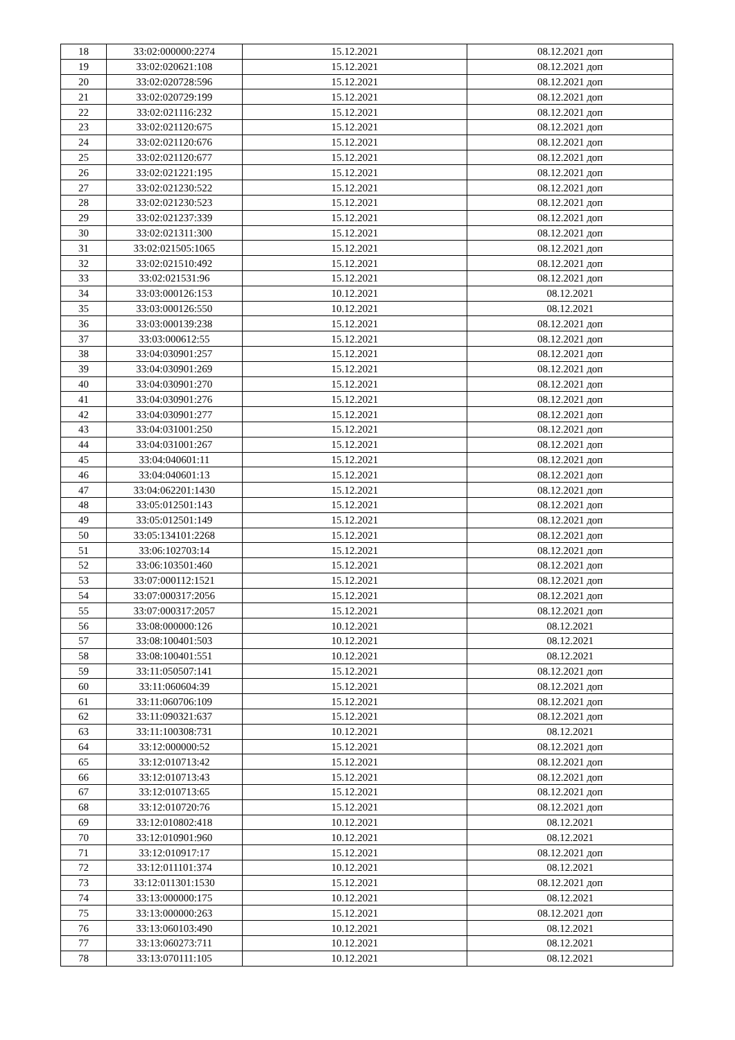| 18 | 33:02:000000:2274 | 15.12.2021 | 08.12.2021 доп |
| 19 | 33:02:020621:108 | 15.12.2021 | 08.12.2021 доп |
| 20 | 33:02:020728:596 | 15.12.2021 | 08.12.2021 доп |
| 21 | 33:02:020729:199 | 15.12.2021 | 08.12.2021 доп |
| 22 | 33:02:021116:232 | 15.12.2021 | 08.12.2021 доп |
| 23 | 33:02:021120:675 | 15.12.2021 | 08.12.2021 доп |
| 24 | 33:02:021120:676 | 15.12.2021 | 08.12.2021 доп |
| 25 | 33:02:021120:677 | 15.12.2021 | 08.12.2021 доп |
| 26 | 33:02:021221:195 | 15.12.2021 | 08.12.2021 доп |
| 27 | 33:02:021230:522 | 15.12.2021 | 08.12.2021 доп |
| 28 | 33:02:021230:523 | 15.12.2021 | 08.12.2021 доп |
| 29 | 33:02:021237:339 | 15.12.2021 | 08.12.2021 доп |
| 30 | 33:02:021311:300 | 15.12.2021 | 08.12.2021 доп |
| 31 | 33:02:021505:1065 | 15.12.2021 | 08.12.2021 доп |
| 32 | 33:02:021510:492 | 15.12.2021 | 08.12.2021 доп |
| 33 | 33:02:021531:96 | 15.12.2021 | 08.12.2021 доп |
| 34 | 33:03:000126:153 | 10.12.2021 | 08.12.2021 |
| 35 | 33:03:000126:550 | 10.12.2021 | 08.12.2021 |
| 36 | 33:03:000139:238 | 15.12.2021 | 08.12.2021 доп |
| 37 | 33:03:000612:55 | 15.12.2021 | 08.12.2021 доп |
| 38 | 33:04:030901:257 | 15.12.2021 | 08.12.2021 доп |
| 39 | 33:04:030901:269 | 15.12.2021 | 08.12.2021 доп |
| 40 | 33:04:030901:270 | 15.12.2021 | 08.12.2021 доп |
| 41 | 33:04:030901:276 | 15.12.2021 | 08.12.2021 доп |
| 42 | 33:04:030901:277 | 15.12.2021 | 08.12.2021 доп |
| 43 | 33:04:031001:250 | 15.12.2021 | 08.12.2021 доп |
| 44 | 33:04:031001:267 | 15.12.2021 | 08.12.2021 доп |
| 45 | 33:04:040601:11 | 15.12.2021 | 08.12.2021 доп |
| 46 | 33:04:040601:13 | 15.12.2021 | 08.12.2021 доп |
| 47 | 33:04:062201:1430 | 15.12.2021 | 08.12.2021 доп |
| 48 | 33:05:012501:143 | 15.12.2021 | 08.12.2021 доп |
| 49 | 33:05:012501:149 | 15.12.2021 | 08.12.2021 доп |
| 50 | 33:05:134101:2268 | 15.12.2021 | 08.12.2021 доп |
| 51 | 33:06:102703:14 | 15.12.2021 | 08.12.2021 доп |
| 52 | 33:06:103501:460 | 15.12.2021 | 08.12.2021 доп |
| 53 | 33:07:000112:1521 | 15.12.2021 | 08.12.2021 доп |
| 54 | 33:07:000317:2056 | 15.12.2021 | 08.12.2021 доп |
| 55 | 33:07:000317:2057 | 15.12.2021 | 08.12.2021 доп |
| 56 | 33:08:000000:126 | 10.12.2021 | 08.12.2021 |
| 57 | 33:08:100401:503 | 10.12.2021 | 08.12.2021 |
| 58 | 33:08:100401:551 | 10.12.2021 | 08.12.2021 |
| 59 | 33:11:050507:141 | 15.12.2021 | 08.12.2021 доп |
| 60 | 33:11:060604:39 | 15.12.2021 | 08.12.2021 доп |
| 61 | 33:11:060706:109 | 15.12.2021 | 08.12.2021 доп |
| 62 | 33:11:090321:637 | 15.12.2021 | 08.12.2021 доп |
| 63 | 33:11:100308:731 | 10.12.2021 | 08.12.2021 |
| 64 | 33:12:000000:52 | 15.12.2021 | 08.12.2021 доп |
| 65 | 33:12:010713:42 | 15.12.2021 | 08.12.2021 доп |
| 66 | 33:12:010713:43 | 15.12.2021 | 08.12.2021 доп |
| 67 | 33:12:010713:65 | 15.12.2021 | 08.12.2021 доп |
| 68 | 33:12:010720:76 | 15.12.2021 | 08.12.2021 доп |
| 69 | 33:12:010802:418 | 10.12.2021 | 08.12.2021 |
| 70 | 33:12:010901:960 | 10.12.2021 | 08.12.2021 |
| 71 | 33:12:010917:17 | 15.12.2021 | 08.12.2021 доп |
| 72 | 33:12:011101:374 | 10.12.2021 | 08.12.2021 |
| 73 | 33:12:011301:1530 | 15.12.2021 | 08.12.2021 доп |
| 74 | 33:13:000000:175 | 10.12.2021 | 08.12.2021 |
| 75 | 33:13:000000:263 | 15.12.2021 | 08.12.2021 доп |
| 76 | 33:13:060103:490 | 10.12.2021 | 08.12.2021 |
| 77 | 33:13:060273:711 | 10.12.2021 | 08.12.2021 |
| 78 | 33:13:070111:105 | 10.12.2021 | 08.12.2021 |